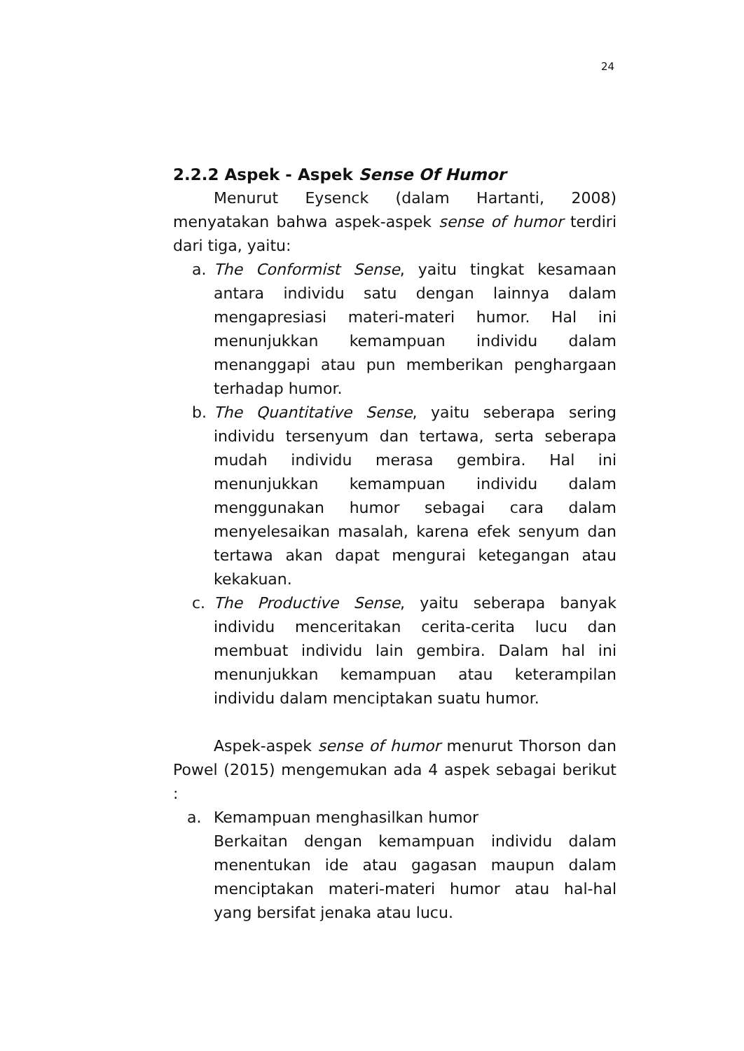24
2.2.2 Aspek - Aspek Sense Of Humor
Menurut Eysenck (dalam Hartanti, 2008) menyatakan bahwa aspek-aspek sense of humor terdiri dari tiga, yaitu:
a. The Conformist Sense, yaitu tingkat kesamaan antara individu satu dengan lainnya dalam mengapresiasi materi-materi humor. Hal ini menunjukkan kemampuan individu dalam menanggapi atau pun memberikan penghargaan terhadap humor.
b. The Quantitative Sense, yaitu seberapa sering individu tersenyum dan tertawa, serta seberapa mudah individu merasa gembira. Hal ini menunjukkan kemampuan individu dalam menggunakan humor sebagai cara dalam menyelesaikan masalah, karena efek senyum dan tertawa akan dapat mengurai ketegangan atau kekakuan.
c. The Productive Sense, yaitu seberapa banyak individu menceritakan cerita-cerita lucu dan membuat individu lain gembira. Dalam hal ini menunjukkan kemampuan atau keterampilan individu dalam menciptakan suatu humor.
Aspek-aspek sense of humor menurut Thorson dan Powel (2015) mengemukan ada 4 aspek sebagai berikut :
a. Kemampuan menghasilkan humor
Berkaitan dengan kemampuan individu dalam menentukan ide atau gagasan maupun dalam menciptakan materi-materi humor atau hal-hal yang bersifat jenaka atau lucu.